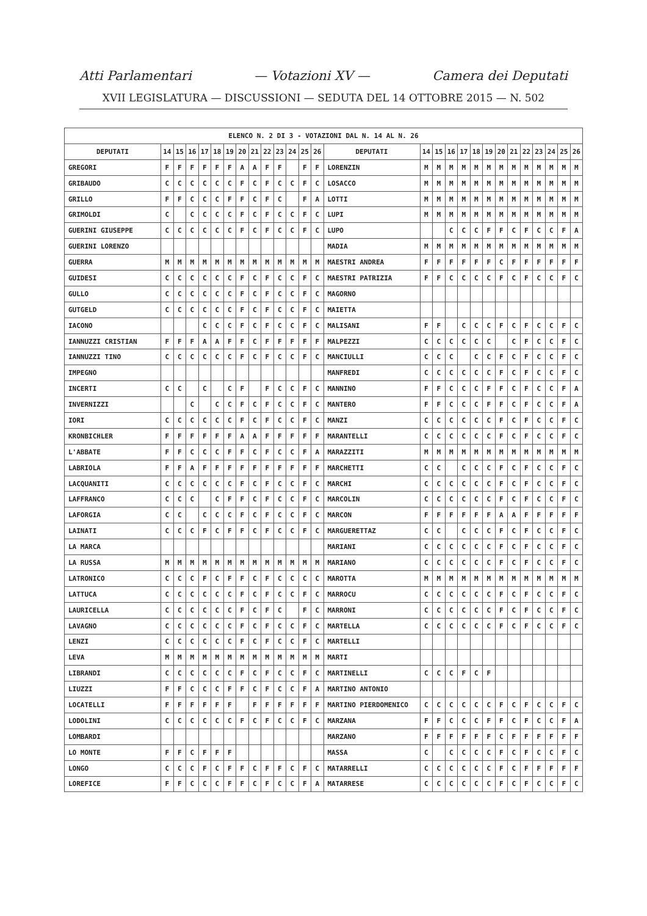Atti Parlamentari — Votazioni XV — Camera dei Deputati
XVII LEGISLATURA — DISCUSSIONI — SEDUTA DEL 14 OTTOBRE 2015 — N. 502
| ELENCO N. 2 DI 3 - VOTAZIONI DAL N. 14 AL N. 26 | | | | | | | | | | | | | | | | | | | | | | | | | | | |
| --- | --- | --- | --- | --- | --- | --- | --- | --- | --- | --- | --- | --- | --- | --- | --- | --- | --- | --- | --- | --- | --- | --- | --- | --- | --- | --- | --- |
| DEPUTATI | 14 | 15 | 16 | 17 | 18 | 19 | 20 | 21 | 22 | 23 | 24 | 25 | 26 | DEPUTATI | 14 | 15 | 16 | 17 | 18 | 19 | 20 | 21 | 22 | 23 | 24 | 25 | 26 |
| GREGORI | F | F | F | F | F | F | A | A | F | F | | F | F | LORENZIN | M | M | M | M | M | M | M | M | M | M | M | M | M |
| GRIBAUDO | C | C | C | C | C | C | F | C | F | C | C | F | C | LOSACCO | M | M | M | M | M | M | M | M | M | M | M | M | M |
| GRILLO | F | F | C | C | C | F | F | C | F | C | | F | A | LOTTI | M | M | M | M | M | M | M | M | M | M | M | M | M |
| GRIMOLDI | C | | C | C | C | C | F | C | F | C | C | F | C | LUPI | M | M | M | M | M | M | M | M | M | M | M | M | M |
| GUERINI GIUSEPPE | C | C | C | C | C | C | F | C | F | C | C | F | C | LUPO | | | C | C | C | F | F | C | F | C | C | F | A |
| GUERINI LORENZO | | | | | | | | | | | | | | MADIA | M | M | M | M | M | M | M | M | M | M | M | M | M |
| GUERRA | M | M | M | M | M | M | M | M | M | M | M | M | M | MAESTRI ANDREA | F | F | F | F | F | F | C | F | F | F | F | F | F |
| GUIDESI | C | C | C | C | C | C | F | C | F | C | C | F | C | MAESTRI PATRIZIA | F | F | C | C | C | C | F | C | F | C | C | F | C |
| GULLO | C | C | C | C | C | C | F | C | F | C | C | F | C | MAGORNO | | | | | | | | | | | | | |
| GUTGELD | C | C | C | C | C | C | F | C | F | C | C | F | C | MAIETTA | | | | | | | | | | | | | |
| IACONO | | | | C | C | C | F | C | F | C | C | F | C | MALISANI | F | F | | C | C | C | F | C | F | C | C | F | C |
| IANNUZZI CRISTIAN | F | F | F | A | A | F | F | C | F | F | F | F | F | MALPEZZI | C | C | C | C | C | C | | C | F | C | C | F | C |
| IANNUZZI TINO | C | C | C | C | C | C | F | C | F | C | C | F | C | MANCIULLI | C | C | C | | C | C | F | C | F | C | C | F | C |
| IMPEGNO | | | | | | | | | | | | | | MANFREDI | C | C | C | C | C | C | F | C | F | C | C | F | C |
| INCERTI | C | C | | C | | C | F | | F | C | C | F | C | MANNINO | F | F | C | C | C | F | F | C | F | C | C | F | A |
| INVERNIZZI | | | C | | C | C | F | C | F | C | C | F | C | MANTERO | F | F | C | C | C | F | F | C | F | C | C | F | A |
| IORI | C | C | C | C | C | C | F | C | F | C | C | F | C | MANZI | C | C | C | C | C | C | F | C | F | C | C | F | C |
| KRONBICHLER | F | F | F | F | F | F | A | A | F | F | F | F | F | MARANTELLI | C | C | C | C | C | C | F | C | F | C | C | F | C |
| L'ABBATE | F | F | C | C | C | F | F | C | F | C | C | F | A | MARAZZITI | M | M | M | M | M | M | M | M | M | M | M | M | M |
| LABRIOLA | F | F | A | F | F | F | F | F | F | F | F | F | F | MARCHETTI | C | C | | C | C | C | F | C | F | C | C | F | C |
| LACQUANITI | C | C | C | C | C | C | F | C | F | C | C | F | C | MARCHI | C | C | C | C | C | C | F | C | F | C | C | F | C |
| LAFFRANCO | C | C | C | | C | F | F | C | F | C | C | F | C | MARCOLIN | C | C | C | C | C | C | F | C | F | C | C | F | C |
| LAFORGIA | C | C | | C | C | C | F | C | F | C | C | F | C | MARCON | F | F | F | F | F | F | A | A | F | F | F | F | F |
| LAINATI | C | C | C | F | C | F | F | C | F | C | C | F | C | MARGUERETTAZ | C | C | | C | C | C | F | C | F | C | C | F | C |
| LA MARCA | | | | | | | | | | | | | | MARIANI | C | C | C | C | C | C | F | C | F | C | C | F | C |
| LA RUSSA | M | M | M | M | M | M | M | M | M | M | M | M | M | MARIANO | C | C | C | C | C | C | F | C | F | C | C | F | C |
| LATRONICO | C | C | C | F | C | F | F | C | F | C | C | C | C | MAROTTA | M | M | M | M | M | M | M | M | M | M | M | M | M |
| LATTUCA | C | C | C | C | C | C | F | C | F | C | C | F | C | MARROCU | C | C | C | C | C | C | F | C | F | C | C | F | C |
| LAURICELLA | C | C | C | C | C | C | F | C | F | C | | F | C | MARRONI | C | C | C | C | C | C | F | C | F | C | C | F | C |
| LAVAGNO | C | C | C | C | C | C | F | C | F | C | C | F | C | MARTELLA | C | C | C | C | C | C | F | C | F | C | C | F | C |
| LENZI | C | C | C | C | C | C | F | C | F | C | C | F | C | MARTELLI | | | | | | | | | | | | | |
| LEVA | M | M | M | M | M | M | M | M | M | M | M | M | M | MARTI | | | | | | | | | | | | | |
| LIBRANDI | C | C | C | C | C | C | F | C | F | C | C | F | C | MARTINELLI | C | C | C | F | C | F | | | | | | | |
| LIUZZI | F | F | C | C | C | F | F | C | F | C | C | F | A | MARTINO ANTONIO | | | | | | | | | | | | | |
| LOCATELLI | F | F | F | F | F | F | | F | F | F | F | F | F | MARTINO PIERDOMENICO | C | C | C | C | C | C | F | C | F | C | C | F | C |
| LODOLINI | C | C | C | C | C | C | F | C | F | C | C | F | C | MARZANA | F | F | C | C | C | F | F | C | F | C | C | F | A |
| LOMBARDI | | | | | | | | | | | | | | MARZANO | F | F | F | F | F | F | C | F | F | F | F | F | F |
| LO MONTE | F | F | C | F | F | F | | | | | | | | MASSA | C | | C | C | C | C | F | C | F | C | C | F | C |
| LONGO | C | C | C | F | C | F | F | C | F | F | C | F | C | MATARRELLI | C | C | C | C | C | C | F | C | F | F | F | F | F |
| LOREFICE | F | F | C | C | C | F | F | C | F | C | C | F | A | MATARRESE | C | C | C | C | C | C | F | C | F | C | C | F | C |